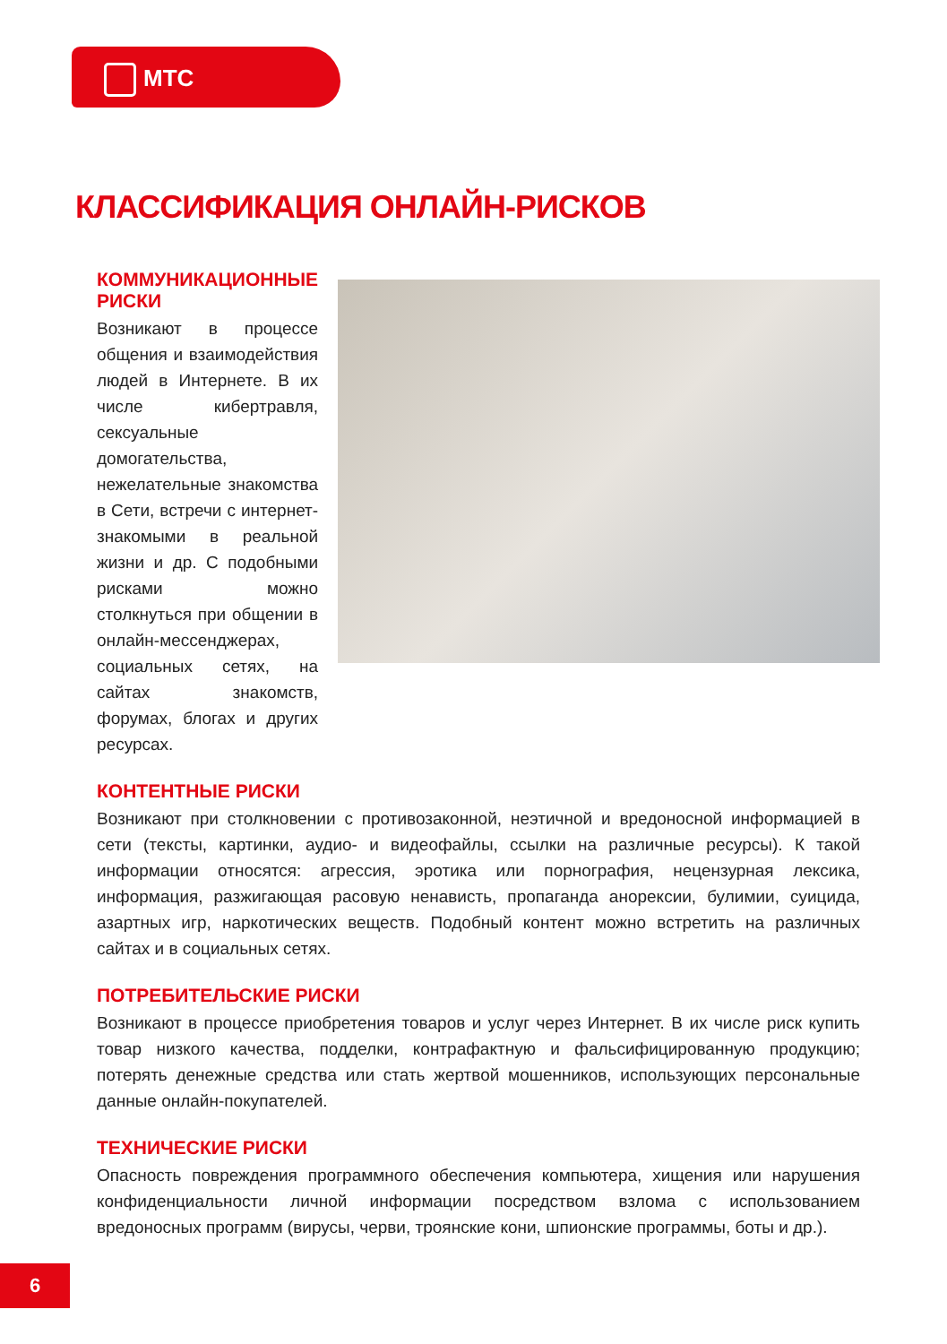МТС
КЛАССИФИКАЦИЯ ОНЛАЙН-РИСКОВ
КОММУНИКАЦИОННЫЕ РИСКИ
Возникают в процессе общения и взаимодействия людей в Интернете. В их числе кибертравля, сексуальные домогательства, нежелательные знакомства в Сети, встречи с интернет-знакомыми в реальной жизни и др. С подобными рисками можно столкнуться при общении в онлайн-мессенджерах, социальных сетях, на сайтах знакомств, форумах, блогах и других ресурсах.
КОНТЕНТНЫЕ РИСКИ
Возникают при столкновении с противозаконной, неэтичной и вредоносной информацией в сети (тексты, картинки, аудио- и видеофайлы, ссылки на различные ресурсы). К такой информации относятся: агрессия, эротика или порнография, нецензурная лексика, информация, разжигающая расовую ненависть, пропаганда анорексии, булимии, суицида, азартных игр, наркотических веществ. Подобный контент можно встретить на различных сайтах и в социальных сетях.
ПОТРЕБИТЕЛЬСКИЕ РИСКИ
Возникают в процессе приобретения товаров и услуг через Интернет. В их числе риск купить товар низкого качества, подделки, контрафактную и фальсифицированную продукцию; потерять денежные средства или стать жертвой мошенников, использующих персональные данные онлайн-покупателей.
ТЕХНИЧЕСКИЕ РИСКИ
Опасность повреждения программного обеспечения компьютера, хищения или нарушения конфиденциальности личной информации посредством взлома с использованием вредоносных программ (вирусы, черви, троянские кони, шпионские программы, боты и др.).
6